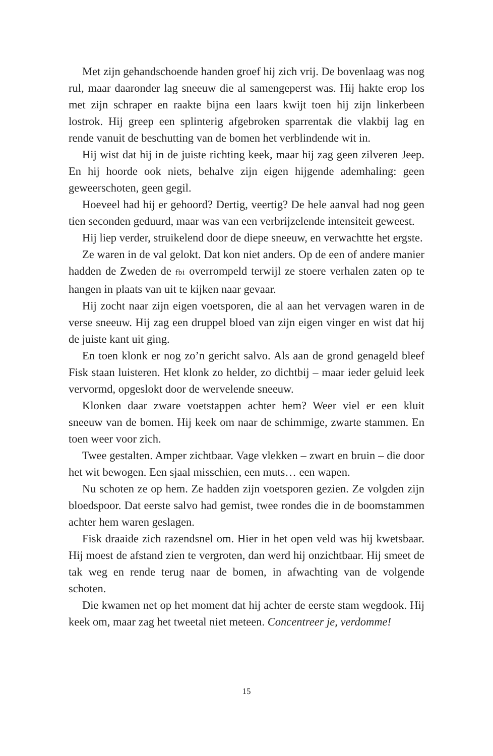Met zijn gehandschoende handen groef hij zich vrij. De bovenlaag was nog rul, maar daaronder lag sneeuw die al samengeperst was. Hij hakte erop los met zijn schraper en raakte bijna een laars kwijt toen hij zijn linkerbeen lostrok. Hij greep een splinterig afgebroken sparrentak die vlakbij lag en rende vanuit de beschutting van de bomen het verblindende wit in.
Hij wist dat hij in de juiste richting keek, maar hij zag geen zilveren Jeep. En hij hoorde ook niets, behalve zijn eigen hijgende ademhaling: geen geweerschoten, geen gegil.
Hoeveel had hij er gehoord? Dertig, veertig? De hele aanval had nog geen tien seconden geduurd, maar was van een verbrijzelende intensiteit geweest.
Hij liep verder, struikelend door de diepe sneeuw, en verwachtte het ergste.
Ze waren in de val gelokt. Dat kon niet anders. Op de een of andere manier hadden de Zweden de fbi overrompeld terwijl ze stoere verhalen zaten op te hangen in plaats van uit te kijken naar gevaar.
Hij zocht naar zijn eigen voetsporen, die al aan het vervagen waren in de verse sneeuw. Hij zag een druppel bloed van zijn eigen vinger en wist dat hij de juiste kant uit ging.
En toen klonk er nog zo’n gericht salvo. Als aan de grond genageld bleef Fisk staan luisteren. Het klonk zo helder, zo dichtbij – maar ieder geluid leek vervormd, opgeslokt door de wervelende sneeuw.
Klonken daar zware voetstappen achter hem? Weer viel er een kluit sneeuw van de bomen. Hij keek om naar de schimmige, zwarte stammen. En toen weer voor zich.
Twee gestalten. Amper zichtbaar. Vage vlekken – zwart en bruin – die door het wit bewogen. Een sjaal misschien, een muts… een wapen.
Nu schoten ze op hem. Ze hadden zijn voetsporen gezien. Ze volgden zijn bloedspoor. Dat eerste salvo had gemist, twee rondes die in de boomstammen achter hem waren geslagen.
Fisk draaide zich razendsnel om. Hier in het open veld was hij kwetsbaar. Hij moest de afstand zien te vergroten, dan werd hij onzichtbaar. Hij smeet de tak weg en rende terug naar de bomen, in afwachting van de volgende schoten.
Die kwamen net op het moment dat hij achter de eerste stam wegdook. Hij keek om, maar zag het tweetal niet meteen. Concentreer je, verdomme!
15